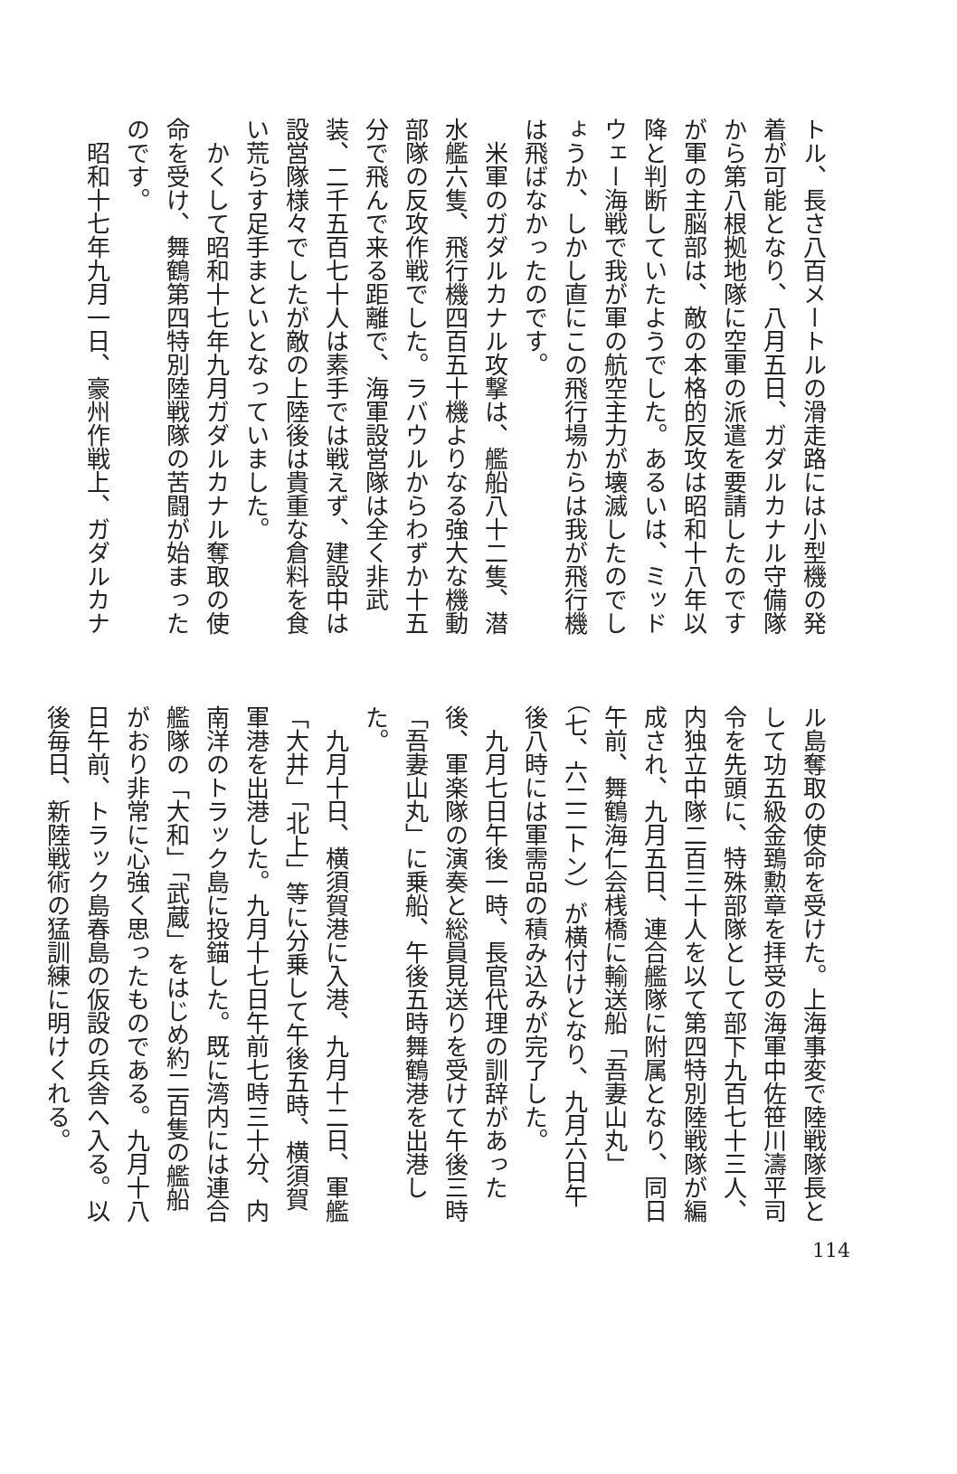トル、長さ八百メートルの滑走路には小型機の発着が可能となり、八月五日、ガダルカナル守備隊から第八根拠地隊に空軍の派遣を要請したのですが軍の主脳部は、敵の本格的反攻は昭和十八年以降と判断していたようでした。あるいは、ミッドウェー海戦で我が軍の航空主力が壊滅したのでしょうか、しかし直にこの飛行場からは我が飛行機は飛ばなかったのです。
　米軍のガダルカナル攻撃は、艦船八十二隻、潜水艦六隻、飛行機四百五十機よりなる強大な機動部隊の反攻作戦でした。ラバウルからわずか十五分で飛んで来る距離で、海軍設営隊は全く非武装、二千五百七十人は素手では戦えず、建設中は設営隊様々でしたが敵の上陸後は貴重な倉料を食い荒らす足手まといとなっていました。
　かくして昭和十七年九月ガダルカナル奪取の使命を受け、舞鶴第四特別陸戦隊の苦闘が始まったのです。
　昭和十七年九月一日、豪州作戦上、ガダルカナ
ル島奪取の使命を受けた。上海事変で陸戦隊長として功五級金鵄勲章を拝受の海軍中佐笹川濤平司令を先頭に、特殊部隊として部下九百七十三人、内独立中隊二百三十人を以て第四特別陸戦隊が編成され、九月五日、連合艦隊に附属となり、同日午前、舞鶴海仁会桟橋に輸送船「吾妻山丸」（七、六二二トン）が横付けとなり、九月六日午後八時には軍需品の積み込みが完了した。
　九月七日午後一時、長官代理の訓辞があった後、軍楽隊の演奏と総員見送りを受けて午後三時「吾妻山丸」に乗船、午後五時舞鶴港を出港した。
　九月十日、横須賀港に入港、九月十二日、軍艦「大井」「北上」等に分乗して午後五時、横須賀軍港を出港した。九月十七日午前七時三十分、内南洋のトラック島に投錨した。既に湾内には連合艦隊の「大和」「武蔵」をはじめ約二百隻の艦船がおり非常に心強く思ったものである。九月十八日午前、トラック島春島の仮設の兵舎へ入る。以後毎日、新陸戦術の猛訓練に明けくれる。
114